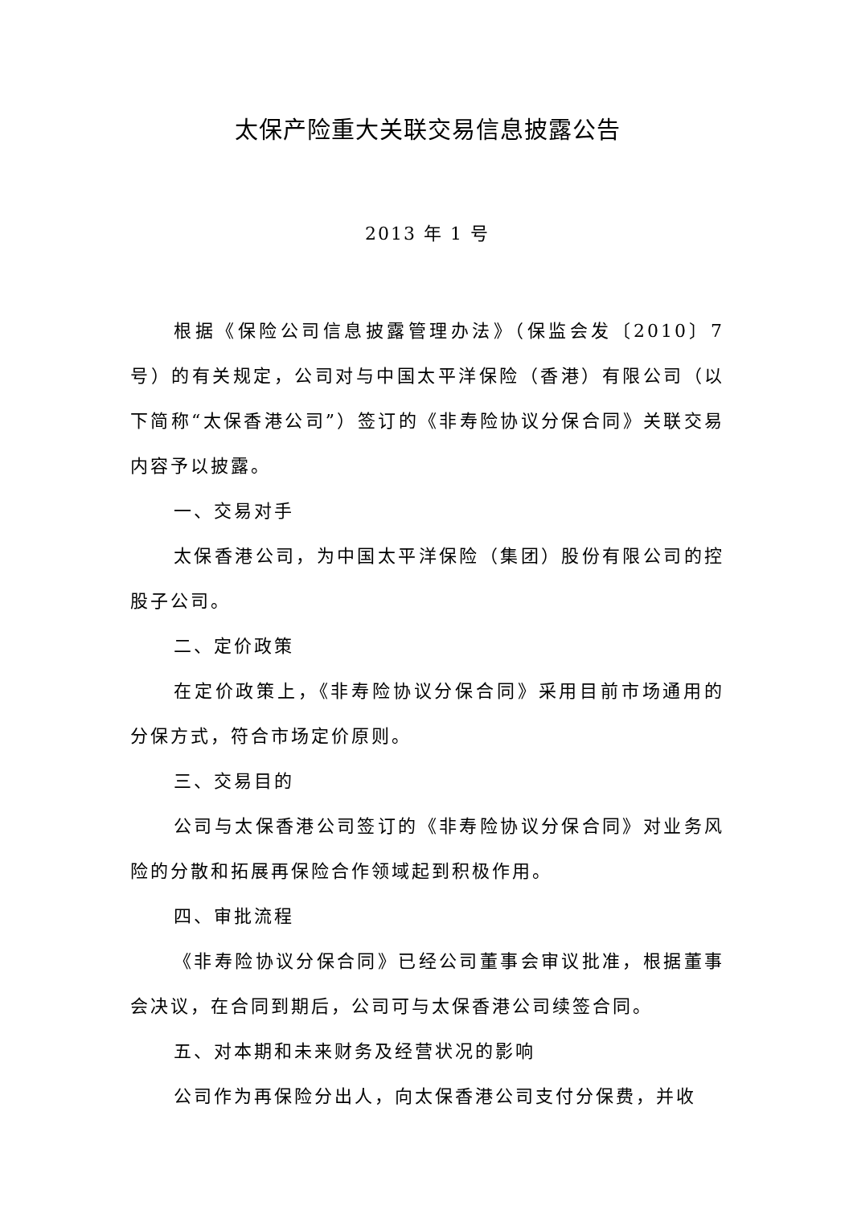太保产险重大关联交易信息披露公告
2013 年 1 号
根据《保险公司信息披露管理办法》（保监会发〔2010〕7号）的有关规定，公司对与中国太平洋保险（香港）有限公司（以下简称“太保香港公司”）签订的《非寿险协议分保合同》关联交易内容予以披露。
一、交易对手
太保香港公司，为中国太平洋保险（集团）股份有限公司的控股子公司。
二、定价政策
在定价政策上，《非寿险协议分保合同》采用目前市场通用的分保方式，符合市场定价原则。
三、交易目的
公司与太保香港公司签订的《非寿险协议分保合同》对业务风险的分散和拓展再保险合作领域起到积极作用。
四、审批流程
《非寿险协议分保合同》已经公司董事会审议批准，根据董事会决议，在合同到期后，公司可与太保香港公司续签合同。
五、对本期和未来财务及经营状况的影响
公司作为再保险分出人，向太保香港公司支付分保费，并收